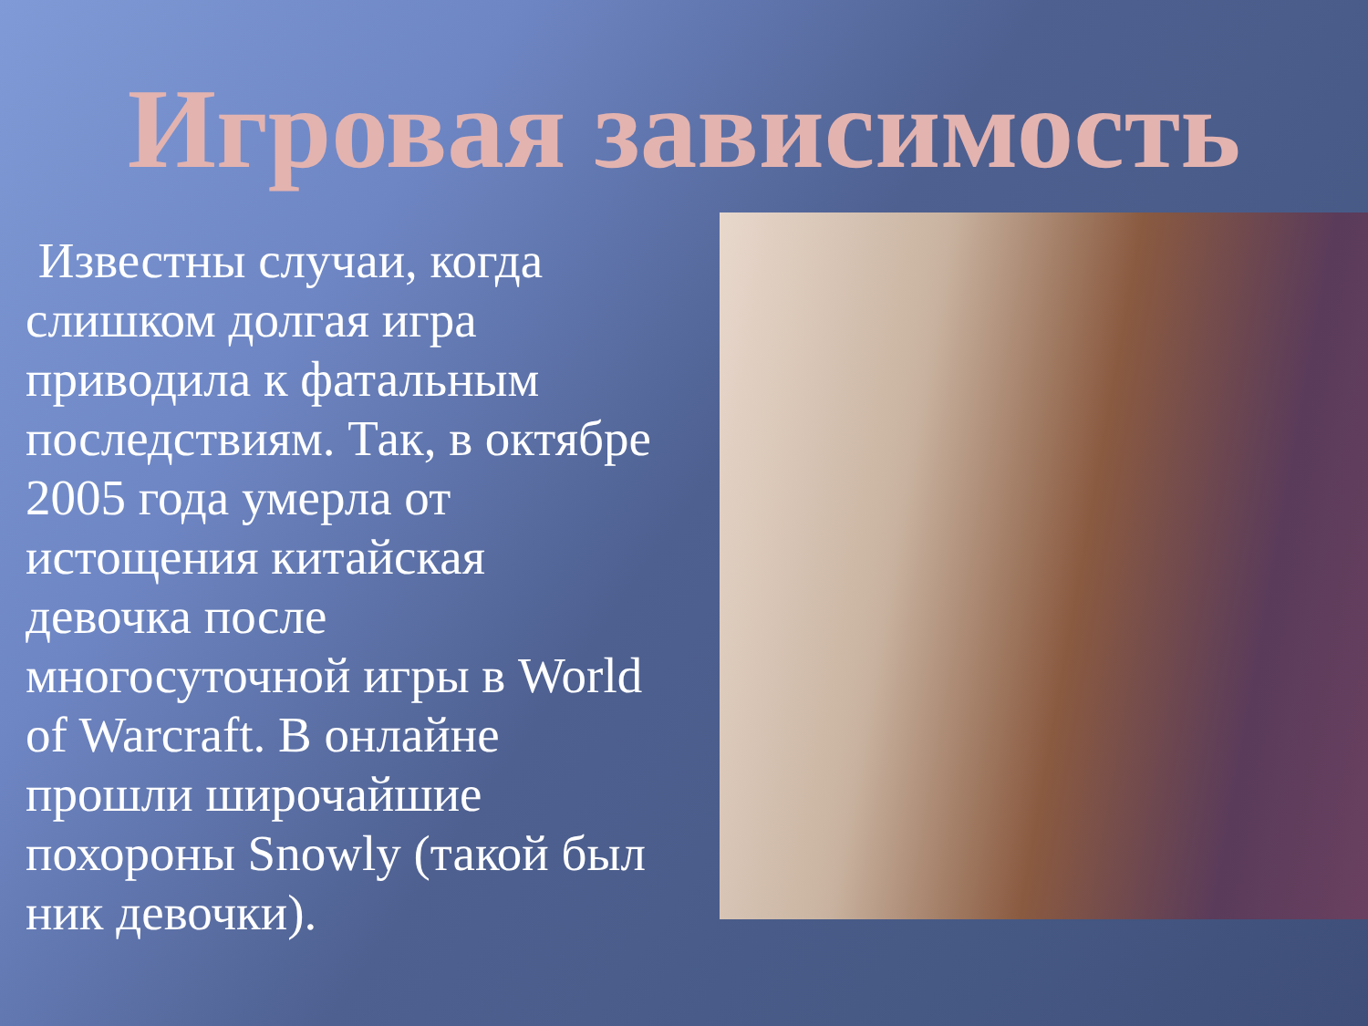Игровая зависимость
Известны случаи, когда слишком долгая игра приводила к фатальным последствиям. Так, в октябре 2005 года умерла от истощения китайская девочка после многосуточной игры в World of Warcraft. В онлайне прошли широчайшие похороны Snowly (такой был ник девочки).